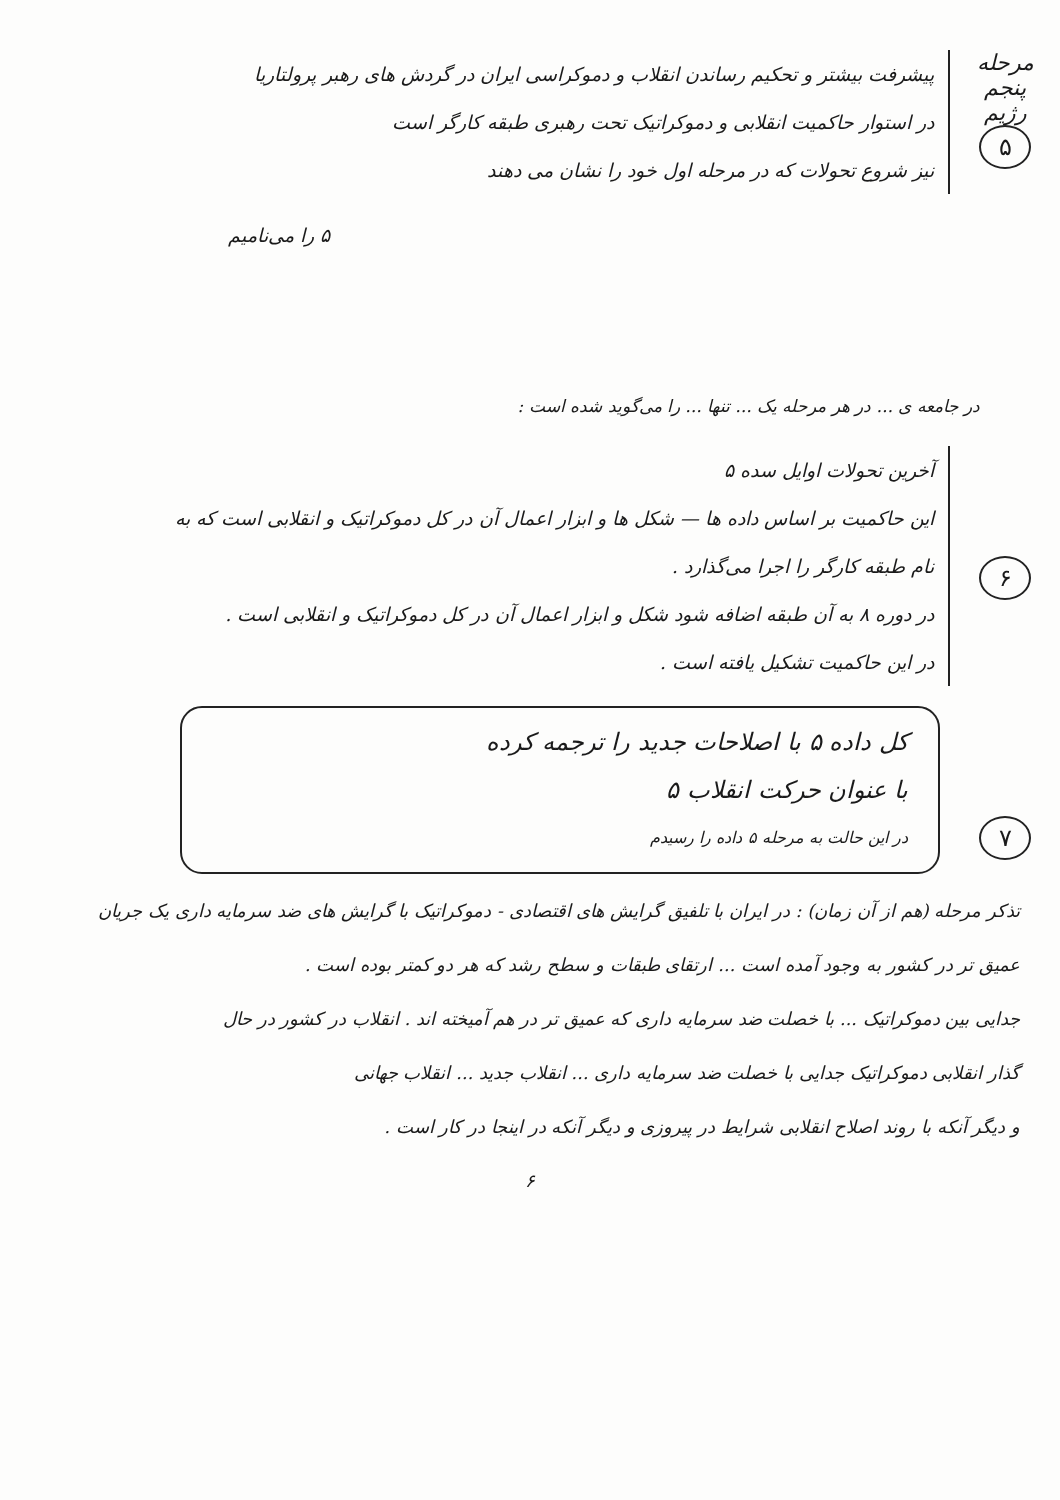مرحله
پنجم
رژیم
۵
پیشرفت بیشتر و تحکیم رساندن انقلاب و دموکراسی ایران در گردش های رهبر پرولتاریا
در استوار حاکمیت انقلابی و دموکراتیک تحت رهبری طبقه کارگر است
نیز شروع تحولات که در مرحله اول خود را نشان می دهند
۵ را می‌نامیم
در جامعه ی ... در هر مرحله یک ... تنها ... را می‌گوید شده است :
۶
آخرین تحولات اوایل سده ۵
این حاکمیت بر اساس داده ها — شکل ها و ابزار اعمال آن در کل دموکراتیک و انقلابی است که به
نام طبقه کارگر را اجرا می‌گذارد .
در دوره ۸ به آن طبقه اضافه شود شکل و ابزار اعمال آن در کل دموکراتیک و انقلابی است .
در این حاکمیت تشکیل یافته است .
۷
کل داده ۵ با اصلاحات جدید را ترجمه کرده
با عنوان حرکت انقلاب ۵
در این حالت به مرحله ۵ داده را رسیدم
تذکر مرحله (هم از آن زمان) : در ایران با تلفیق گرایش های اقتصادی - دموکراتیک با گرایش های ضد سرمایه داری یک جریان
عمیق تر در کشور به وجود آمده است ... ارتقای طبقات و سطح رشد که هر دو کمتر بوده است .
جدایی بین دموکراتیک ... با خصلت ضد سرمایه داری که عمیق تر در هم آمیخته اند . انقلاب در کشور در حال
گذار انقلابی دموکراتیک جدایی با خصلت ضد سرمایه داری ... انقلاب جدید ... انقلاب جهانی
و دیگر آنکه با روند اصلاح انقلابی شرایط در پیروزی و دیگر آنکه در اینجا در کار است .
۶